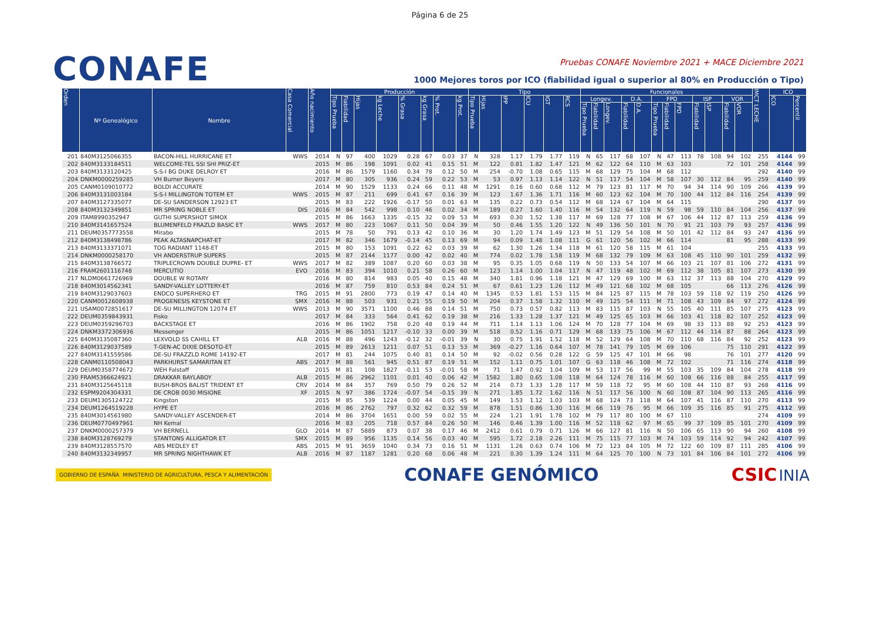Página 6 de 25
CONAFE
Pruebas CONAFE Noviembre 2021 + MACE Diciembre 2021
1000 Mejores toros por ICO (fiabilidad igual o superior al 80% en Producción o Tipo)
| Orden | Nº Genealógico | Nombre | Casa Comercial | Año nacimiento | Producción | | | | | | | | Tipo | | | | | | Funcionales | | | | | | | | | | | | IMCT LECHE | ICO | |
| --- | --- | --- | --- | --- | --- | --- | --- | --- | --- | --- | --- | --- | --- | --- | --- | --- | --- | --- | --- | --- | --- | --- | --- | --- | --- | --- | --- | --- | --- | --- | --- | --- | --- |
| | | | | | Tipo Prueba | Fiabilidad | Hijas | kg Leche | % Grasa | kg Grasa | % Prot. | kg Prot. | Tipo Prueba | Hijas | IPP | ICU | IGT | RCS | Longev. | | | D.A. | | FPD | | | ISP | | VOR | | | ICO | Percentil |
| | | | | | | | | | | | | | | | | | | | Tipo Prueba | Fiabilidad | Longev. | Fiabilidad | D.A. | Tipo Prueba | Fiabilidad | FPD | Fiabilidad | ISP | Fiabilidad | VOR | | | |
| 201 | 840M3125066355 | BACON-HILL HURRICANE ET | WWS | 2014 | N | 97 | 400 | 1029 | 0.28 | 67 | 0.03 | 37 | N | 328 | 1.17 | 1.79 | 1.77 | 119 | N | 65 | 117 | 68 | 107 | N | 47 | 113 | 78 | 108 | 94 | 102 | 255 | 4144 | 99 |
| 202 | 840M3133184511 | WELCOME-TEL SSI SHI PRIZ-ET | | 2015 | M | 86 | 198 | 1091 | 0.02 | 41 | 0.15 | 51 | M | 122 | 0.81 | 1.82 | 1.47 | 121 | M | 62 | 122 | 64 | 110 | M | 63 | 103 | | | 72 | 101 | 258 | 4144 | 99 |
| 203 | 840M3133120425 | S-S-I BG DUKE DELROY ET | | 2016 | M | 86 | 1579 | 1160 | 0.34 | 78 | 0.12 | 50 | M | 254 | -0.70 | 1.08 | 0.65 | 115 | M | 68 | 129 | 75 | 104 | M | 68 | 112 | | | | | 292 | 4140 | 99 |
| 204 | DNKM0000259285 | VH Burner Beyers | | 2017 | M | 80 | 305 | 936 | 0.24 | 59 | 0.22 | 53 | M | 53 | 0.97 | 1.13 | 1.14 | 122 | N | 51 | 117 | 54 | 104 | M | 58 | 107 | 30 | 112 | 84 | 95 | 259 | 4140 | 99 |
| 205 | CANM0109010772 | BOLDI ACCURATE | | 2014 | M | 90 | 1529 | 1133 | 0.24 | 66 | 0.11 | 48 | M | 1291 | 0.16 | 0.60 | 0.68 | 112 | M | 79 | 123 | 81 | 117 | M | 70 | 94 | 34 | 114 | 90 | 109 | 266 | 4139 | 99 |
| 206 | 840M3131003184 | S-S-I MILLINGTON TOTEM ET | WWS | 2015 | M | 87 | 211 | 699 | 0.41 | 67 | 0.16 | 39 | M | 123 | 1.67 | 1.36 | 1.71 | 116 | M | 60 | 123 | 62 | 104 | M | 70 | 100 | 44 | 112 | 84 | 116 | 254 | 4139 | 99 |
| 207 | 840M3127335077 | DE-SU SANDERSON 12923 ET | | 2015 | M | 83 | 222 | 1926 | -0.17 | 50 | 0.01 | 63 | M | 135 | 0.22 | 0.73 | 0.54 | 112 | M | 68 | 124 | 67 | 104 | M | 64 | 115 | | | | | 290 | 4137 | 99 |
| 208 | 840M3132349851 | MR SPRING NOBLE ET | DIS | 2016 | M | 84 | 542 | 998 | 0.10 | 46 | 0.02 | 34 | M | 189 | 0.27 | 1.60 | 1.40 | 116 | M | 54 | 132 | 64 | 119 | N | 59 | 98 | 59 | 110 | 84 | 104 | 256 | 4137 | 99 |
| 209 | ITAM8990352947 | GUTHI SUPERSHOT SIMOX | | 2015 | M | 86 | 1663 | 1335 | -0.15 | 32 | 0.09 | 53 | M | 693 | 0.30 | 1.52 | 1.38 | 117 | M | 69 | 128 | 77 | 108 | M | 67 | 106 | 44 | 112 | 87 | 113 | 259 | 4136 | 99 |
| 210 | 840M3141657524 | BLUMENFELD FRAZLD BASIC ET | WWS | 2017 | M | 80 | 223 | 1067 | 0.11 | 50 | 0.04 | 39 | M | 50 | 0.46 | 1.55 | 1.20 | 122 | N | 49 | 136 | 50 | 101 | N | 70 | 91 | 21 | 103 | 79 | 93 | 257 | 4136 | 99 |
| 211 | DEUM0357773558 | Mirabo | | 2015 | M | 78 | 50 | 791 | 0.13 | 42 | 0.10 | 36 | M | 30 | 1.20 | 1.74 | 1.49 | 123 | M | 51 | 129 | 54 | 108 | M | 50 | 101 | 42 | 112 | 84 | 93 | 247 | 4136 | 99 |
| 212 | 840M3138498786 | PEAK ALTASNAPCHAT-ET | | 2017 | M | 82 | 346 | 1679 | -0.14 | 45 | 0.13 | 69 | M | 94 | 0.09 | 1.48 | 1.08 | 111 | G | 61 | 120 | 56 | 102 | M | 66 | 114 | | | 81 | 95 | 288 | 4133 | 99 |
| 213 | 840M3133371071 | TOG RADIANT 1148-ET | | 2015 | M | 80 | 153 | 1091 | 0.22 | 62 | 0.03 | 39 | M | 62 | 1.30 | 1.26 | 1.34 | 118 | M | 61 | 120 | 58 | 115 | M | 61 | 104 | | | | | 255 | 4133 | 99 |
| 214 | DNKM0000258170 | VH ANDERSTRUP SUPERS | | 2015 | M | 87 | 2144 | 1177 | 0.00 | 42 | 0.02 | 40 | M | 774 | 0.02 | 1.78 | 1.58 | 119 | M | 68 | 132 | 79 | 109 | M | 63 | 108 | 45 | 110 | 90 | 101 | 259 | 4132 | 99 |
| 215 | 840M3138766572 | TRIPLECROWN DOUBLE DUPRE- ET | WWS | 2017 | M | 82 | 389 | 1087 | 0.20 | 60 | 0.03 | 38 | M | 95 | 0.35 | 1.05 | 0.68 | 119 | N | 50 | 133 | 54 | 107 | M | 66 | 103 | 21 | 107 | 81 | 106 | 272 | 4131 | 99 |
| 216 | FRAM2601116748 | MERCUTIO | EVO | 2016 | M | 83 | 394 | 1010 | 0.21 | 58 | 0.26 | 60 | M | 123 | 1.14 | 1.00 | 1.04 | 117 | N | 47 | 119 | 48 | 102 | M | 69 | 112 | 38 | 105 | 81 | 107 | 273 | 4130 | 99 |
| 217 | NLDM0661726969 | DOUBLE W ROTARY | | 2016 | M | 80 | 814 | 983 | 0.05 | 40 | 0.15 | 48 | M | 340 | 1.81 | 0.96 | 1.18 | 121 | M | 47 | 129 | 69 | 100 | M | 63 | 112 | 37 | 113 | 88 | 104 | 270 | 4129 | 99 |
| 218 | 840M3014562341 | SANDY-VALLEY LOTTERY-ET | | 2016 | M | 87 | 759 | 810 | 0.53 | 84 | 0.24 | 51 | M | 67 | 0.61 | 1.23 | 1.26 | 112 | M | 49 | 121 | 68 | 102 | M | 68 | 105 | | | 66 | 113 | 276 | 4126 | 99 |
| 219 | 840M3129037603 | ENDCO SUPERHERO ET | TRG | 2015 | M | 91 | 2800 | 773 | 0.19 | 47 | 0.14 | 40 | M | 1345 | 0.53 | 1.81 | 1.53 | 115 | M | 84 | 125 | 87 | 115 | M | 78 | 103 | 59 | 118 | 92 | 119 | 250 | 4126 | 99 |
| 220 | CANM0012608938 | PROGENESIS KEYSTONE ET | SMX | 2016 | M | 88 | 503 | 931 | 0.21 | 55 | 0.19 | 50 | M | 204 | 0.37 | 1.58 | 1.32 | 110 | M | 49 | 125 | 54 | 111 | M | 71 | 108 | 43 | 109 | 84 | 97 | 272 | 4124 | 99 |
| 221 | USAM0072851617 | DE-SU MILLINGTON 12074 ET | WWS | 2013 | M | 90 | 3571 | 1100 | 0.46 | 88 | 0.14 | 51 | M | 750 | 0.73 | 0.57 | 0.82 | 113 | M | 83 | 115 | 87 | 103 | N | 55 | 105 | 40 | 111 | 85 | 107 | 275 | 4123 | 99 |
| 222 | DEUM0359843931 | Fisko | | 2017 | M | 84 | 333 | 564 | 0.41 | 62 | 0.19 | 38 | M | 216 | 1.33 | 1.28 | 1.37 | 121 | M | 49 | 125 | 65 | 103 | M | 66 | 103 | 41 | 118 | 82 | 107 | 252 | 4123 | 99 |
| 223 | DEUM0359296703 | BACKSTAGE ET | | 2016 | M | 86 | 1902 | 758 | 0.20 | 48 | 0.19 | 44 | M | 711 | 1.14 | 1.13 | 1.06 | 124 | M | 70 | 128 | 77 | 104 | M | 69 | 98 | 33 | 113 | 88 | 92 | 253 | 4123 | 99 |
| 224 | DNKM3372306936 | Messenger | | 2015 | M | 86 | 1051 | 1217 | -0.10 | 33 | 0.00 | 39 | M | 518 | 0.52 | 1.16 | 0.71 | 129 | M | 68 | 133 | 75 | 106 | M | 67 | 112 | 44 | 114 | 87 | 88 | 264 | 4123 | 99 |
| 225 | 840M3135087360 | LEXVOLD SS CAHILL ET | ALB | 2016 | M | 88 | 496 | 1243 | -0.12 | 32 | -0.01 | 39 | N | 30 | 0.75 | 1.91 | 1.52 | 118 | M | 52 | 129 | 64 | 108 | M | 70 | 110 | 68 | 116 | 84 | 92 | 252 | 4123 | 99 |
| 226 | 840M3129037589 | T-GEN-AC DIXIE DESOTO-ET | | 2015 | M | 89 | 2613 | 1211 | 0.07 | 51 | 0.13 | 53 | M | 369 | -0.27 | 1.16 | 0.64 | 107 | M | 78 | 141 | 79 | 105 | M | 69 | 106 | | | 75 | 110 | 291 | 4122 | 99 |
| 227 | 840M3141559586 | DE-SU FRAZZLD ROME 14192-ET | | 2017 | M | 81 | 244 | 1075 | 0.40 | 81 | 0.14 | 50 | M | 92 | -0.02 | 0.56 | 0.28 | 122 | G | 59 | 125 | 47 | 101 | M | 66 | 98 | | | 76 | 101 | 277 | 4120 | 99 |
| 228 | CANM0110508043 | PARKHURST SAMARITAN ET | ABS | 2017 | M | 88 | 561 | 945 | 0.51 | 87 | 0.19 | 51 | M | 152 | 1.11 | 0.75 | 1.01 | 107 | G | 63 | 118 | 46 | 108 | M | 72 | 102 | | | 71 | 116 | 274 | 4118 | 99 |
| 229 | DEUM0358774672 | WEH Falstaff | | 2015 | M | 81 | 108 | 1827 | -0.11 | 53 | -0.01 | 58 | M | 71 | 1.47 | 0.92 | 1.04 | 109 | M | 53 | 117 | 56 | 99 | M | 55 | 103 | 35 | 109 | 84 | 104 | 278 | 4118 | 99 |
| 230 | FRAM5366624921 | DRAKKAR BAYLABOY | ALB | 2015 | M | 86 | 2962 | 1101 | 0.01 | 40 | 0.06 | 42 | M | 1582 | 1.80 | 0.65 | 1.08 | 118 | M | 64 | 124 | 78 | 116 | M | 60 | 108 | 66 | 116 | 88 | 84 | 255 | 4117 | 99 |
| 231 | 840M3125645118 | BUSH-BROS BALIST TRIDENT ET | CRV | 2014 | M | 84 | 357 | 769 | 0.50 | 79 | 0.26 | 52 | M | 214 | 0.73 | 1.33 | 1.28 | 117 | M | 59 | 118 | 72 | 95 | M | 60 | 108 | 44 | 110 | 87 | 93 | 268 | 4116 | 99 |
| 232 | ESPM9204304331 | DE CROB 0030 MISIONE | XF | 2015 | N | 97 | 386 | 1724 | -0.07 | 54 | -0.15 | 39 | N | 271 | 1.85 | 1.72 | 1.62 | 116 | N | 51 | 117 | 56 | 100 | N | 60 | 108 | 87 | 104 | 90 | 113 | 265 | 4116 | 99 |
| 233 | DEUM1305124722 | Kingston | | 2015 | M | 85 | 539 | 1224 | 0.00 | 44 | 0.05 | 45 | M | 149 | 1.53 | 1.12 | 1.03 | 103 | M | 68 | 124 | 73 | 118 | M | 64 | 107 | 41 | 116 | 87 | 110 | 270 | 4113 | 99 |
| 234 | DEUM1264519228 | HYPE ET | | 2016 | M | 86 | 2762 | 797 | 0.32 | 62 | 0.32 | 59 | M | 878 | 1.51 | 0.86 | 1.30 | 116 | M | 66 | 119 | 76 | 95 | M | 66 | 109 | 35 | 116 | 85 | 91 | 275 | 4112 | 99 |
| 235 | 840M3014561980 | SANDY-VALLEY ASCENDER-ET | | 2014 | M | 86 | 3704 | 1651 | 0.00 | 59 | 0.02 | 55 | M | 224 | 1.21 | 1.91 | 1.78 | 102 | M | 79 | 117 | 80 | 100 | M | 67 | 110 | | | | | 274 | 4109 | 99 |
| 236 | DEUM0770497961 | NH Kemal | | 2016 | M | 83 | 205 | 718 | 0.57 | 84 | 0.26 | 50 | M | 146 | 0.46 | 1.39 | 1.00 | 116 | M | 52 | 118 | 62 | 97 | M | 65 | 99 | 37 | 109 | 85 | 101 | 270 | 4109 | 99 |
| 237 | DNKM0000257379 | VH BERNELL | GLO | 2014 | M | 87 | 5889 | 873 | 0.07 | 38 | 0.17 | 46 | M | 2412 | 0.61 | 0.79 | 0.71 | 126 | M | 66 | 127 | 81 | 116 | N | 50 | 106 | 65 | 113 | 90 | 94 | 260 | 4108 | 99 |
| 238 | 840M3128769279 | STANTONS ALLIGATOR ET | SMX | 2015 | M | 89 | 956 | 1135 | 0.14 | 56 | 0.03 | 40 | M | 595 | 1.72 | 2.18 | 2.26 | 111 | M | 75 | 115 | 77 | 103 | M | 74 | 103 | 59 | 114 | 92 | 94 | 242 | 4107 | 99 |
| 239 | 840M3128557570 | ABS MEDLEY ET | ABS | 2015 | M | 91 | 3659 | 1040 | 0.34 | 73 | 0.16 | 51 | M | 1131 | 1.26 | 0.63 | 0.74 | 106 | M | 72 | 123 | 84 | 105 | M | 72 | 122 | 60 | 109 | 87 | 111 | 285 | 4106 | 99 |
| 240 | 840M3132349957 | MR SPRING NIGHTHAWK ET | ALB | 2016 | M | 87 | 1187 | 1281 | 0.20 | 68 | 0.06 | 48 | M | 221 | 0.30 | 1.39 | 1.24 | 111 | M | 64 | 125 | 70 | 100 | N | 73 | 101 | 84 | 106 | 84 | 101 | 272 | 4106 | 99 |
GOBIERNO DE ESPAÑA MINISTERIO DE AGRICULTURA, PESCA Y ALIMENTACIÓN
CONAFE GENÓMICO CSIC INIA